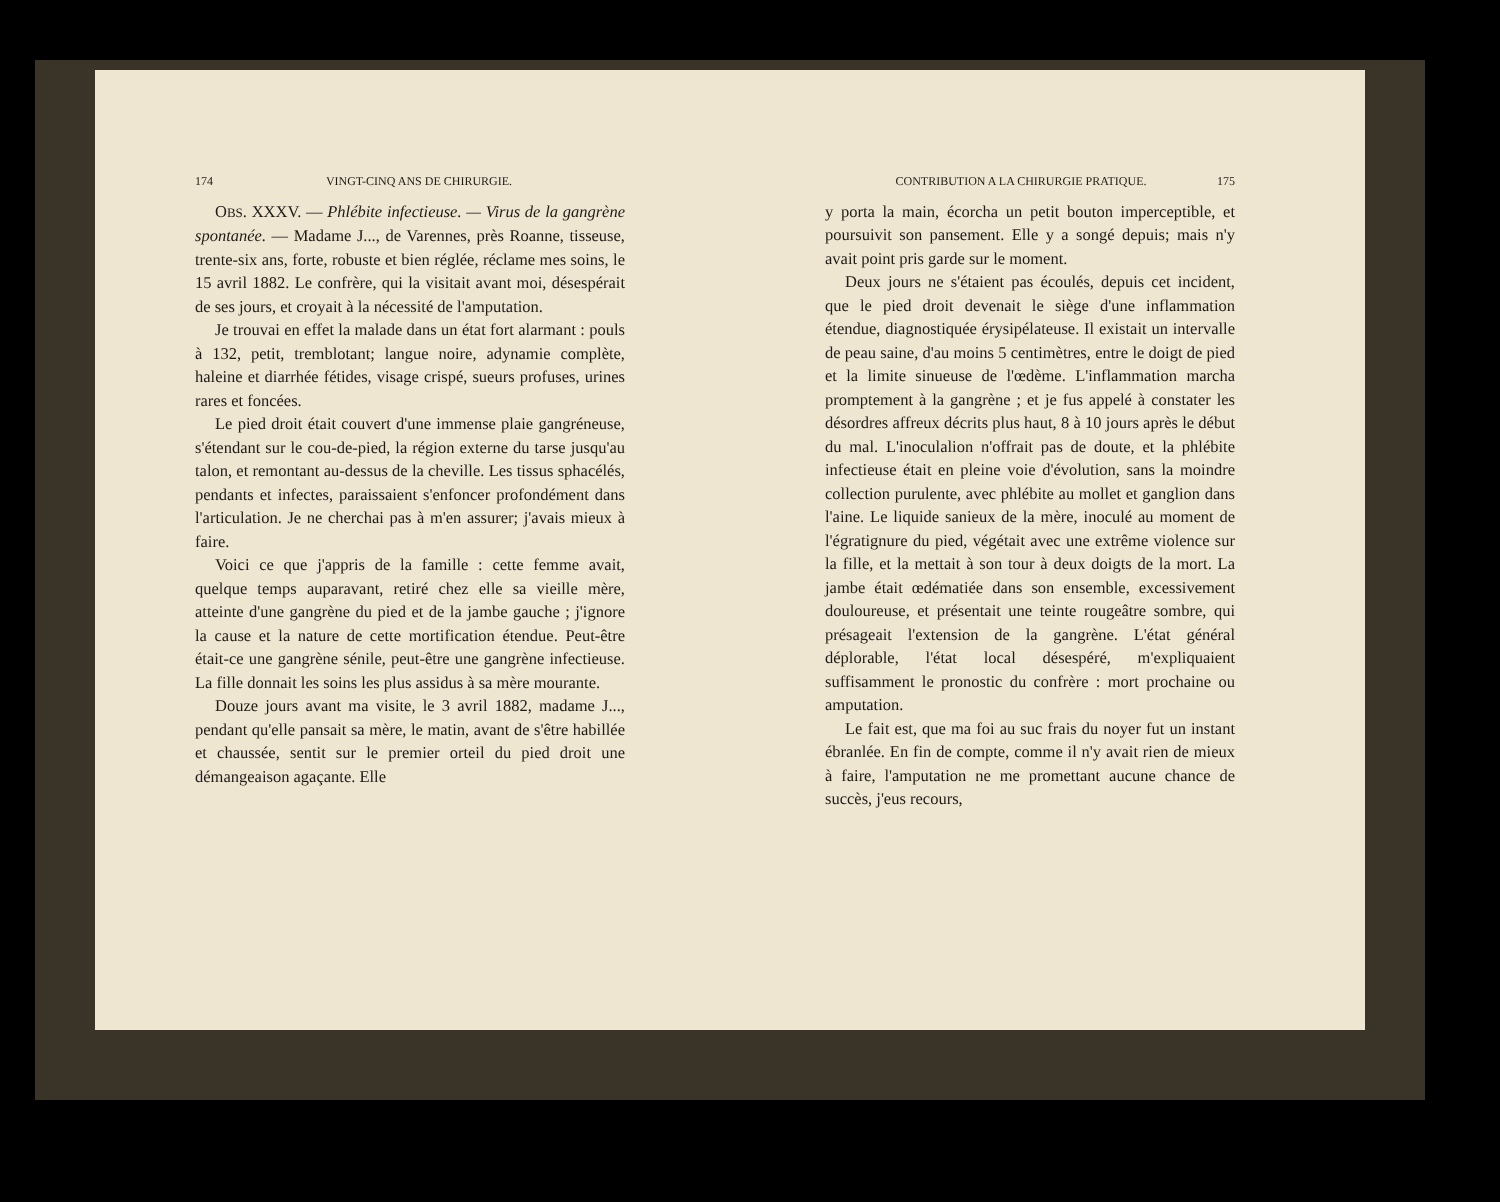174 VINGT-CINQ ANS DE CHIRURGIE.
OBS. XXXV. — Phlébite infectieuse. — Virus de la gangrène spontanée. — Madame J..., de Varennes, près Roanne, tisseuse, trente-six ans, forte, robuste et bien réglée, réclame mes soins, le 15 avril 1882. Le confrère, qui la visitait avant moi, désespérait de ses jours, et croyait à la nécessité de l'amputation.
Je trouvai en effet la malade dans un état fort alarmant : pouls à 132, petit, tremblotant; langue noire, adynamie complète, haleine et diarrhée fétides, visage crispé, sueurs profuses, urines rares et foncées.
Le pied droit était couvert d'une immense plaie gangréneuse, s'étendant sur le cou-de-pied, la région externe du tarse jusqu'au talon, et remontant au-dessus de la cheville. Les tissus sphacélés, pendants et infectes, paraissaient s'enfoncer profondément dans l'articulation. Je ne cherchai pas à m'en assurer; j'avais mieux à faire.
Voici ce que j'appris de la famille : cette femme avait, quelque temps auparavant, retiré chez elle sa vieille mère, atteinte d'une gangrène du pied et de la jambe gauche ; j'ignore la cause et la nature de cette mortification étendue. Peut-être était-ce une gangrène sénile, peut-être une gangrène infectieuse. La fille donnait les soins les plus assidus à sa mère mourante.
Douze jours avant ma visite, le 3 avril 1882, madame J..., pendant qu'elle pansait sa mère, le matin, avant de s'être habillée et chaussée, sentit sur le premier orteil du pied droit une démangeaison agaçante. Elle
CONTRIBUTION A LA CHIRURGIE PRATIQUE. 175
y porta la main, écorcha un petit bouton imperceptible, et poursuivit son pansement. Elle y a songé depuis; mais n'y avait point pris garde sur le moment.
Deux jours ne s'étaient pas écoulés, depuis cet incident, que le pied droit devenait le siège d'une inflammation étendue, diagnostiquée érysipélateuse. Il existait un intervalle de peau saine, d'au moins 5 centimètres, entre le doigt de pied et la limite sinueuse de l'œdème. L'inflammation marcha promptement à la gangrène ; et je fus appelé à constater les désordres affreux décrits plus haut, 8 à 10 jours après le début du mal. L'inoculalion n'offrait pas de doute, et la phlébite infectieuse était en pleine voie d'évolution, sans la moindre collection purulente, avec phlébite au mollet et ganglion dans l'aine. Le liquide sanieux de la mère, inoculé au moment de l'égratignure du pied, végétait avec une extrême violence sur la fille, et la mettait à son tour à deux doigts de la mort. La jambe était œdématiée dans son ensemble, excessivement douloureuse, et présentait une teinte rougeâtre sombre, qui présageait l'extension de la gangrène. L'état général déplorable, l'état local désespéré, m'expliquaient suffisamment le pronostic du confrère : mort prochaine ou amputation.
Le fait est, que ma foi au suc frais du noyer fut un instant ébranlée. En fin de compte, comme il n'y avait rien de mieux à faire, l'amputation ne me promettant aucune chance de succès, j'eus recours,